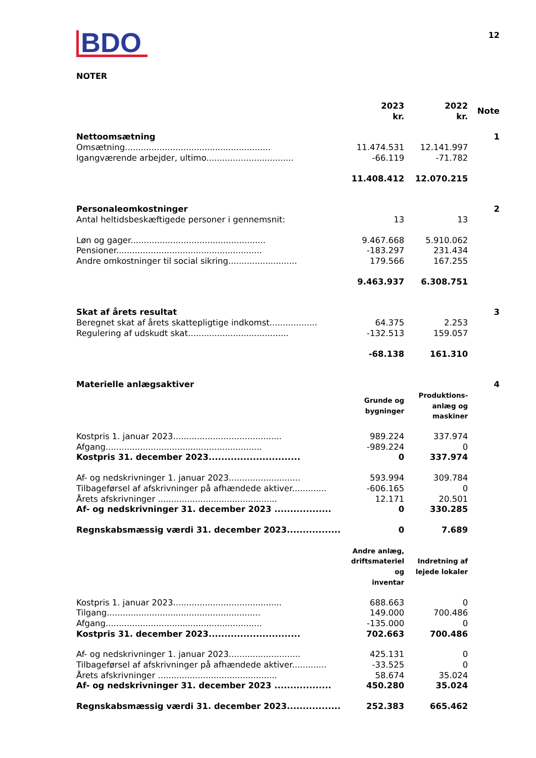BDO
12
NOTER
| | 2023 kr. | 2022 kr. | Note |
| --- | --- | --- | --- |
| Nettoomsætning | | | 1 |
| Omsætning....................................................... | 11.474.531 | 12.141.997 | |
| Igangværende arbejder, ultimo................................. | -66.119 | -71.782 | |
| | 11.408.412 | 12.070.215 | |
| Personaleomkostninger | | | 2 |
| Antal heltidsbeskæftigede personer i gennemsnit: | 13 | 13 | |
| Løn og gager................................................... | 9.467.668 | 5.910.062 | |
| Pensioner....................................................... | -183.297 | 231.434 | |
| Andre omkostninger til social sikring.......................... | 179.566 | 167.255 | |
| | 9.463.937 | 6.308.751 | |
| Skat af årets resultat | | | 3 |
| Beregnet skat af årets skattepligtige indkomst.................. | 64.375 | 2.253 | |
| Regulering af udskudt skat...................................... | -132.513 | 159.057 | |
| | -68.138 | 161.310 | |
| Materielle anlægsaktiver | | | 4 |
| | Grunde og bygninger | Produktions- anlæg og maskiner | |
| Kostpris 1. januar 2023......................................... | 989.224 | 337.974 | |
| Afgang........................................................... | -989.224 | 0 | |
| Kostpris 31. december 2023............................. | 0 | 337.974 | |
| Af- og nedskrivninger 1. januar 2023........................... | 593.994 | 309.784 | |
| Tilbageførsel af afskrivninger på afhændede aktiver............. | -606.165 | 0 | |
| Årets afskrivninger ............................................. | 12.171 | 20.501 | |
| Af- og nedskrivninger 31. december 2023 .................. | 0 | 330.285 | |
| Regnskabsmæssig værdi 31. december 2023................. | 0 | 7.689 | |
| | Andre anlæg, driftsmateriel og inventar | Indretning af lejede lokaler | |
| Kostpris 1. januar 2023......................................... | 688.663 | 0 | |
| Tilgang.......................................................... | 149.000 | 700.486 | |
| Afgang........................................................... | -135.000 | 0 | |
| Kostpris 31. december 2023............................. | 702.663 | 700.486 | |
| Af- og nedskrivninger 1. januar 2023........................... | 425.131 | 0 | |
| Tilbageførsel af afskrivninger på afhændede aktiver............. | -33.525 | 0 | |
| Årets afskrivninger ............................................. | 58.674 | 35.024 | |
| Af- og nedskrivninger 31. december 2023 .................. | 450.280 | 35.024 | |
| Regnskabsmæssig værdi 31. december 2023................. | 252.383 | 665.462 | |